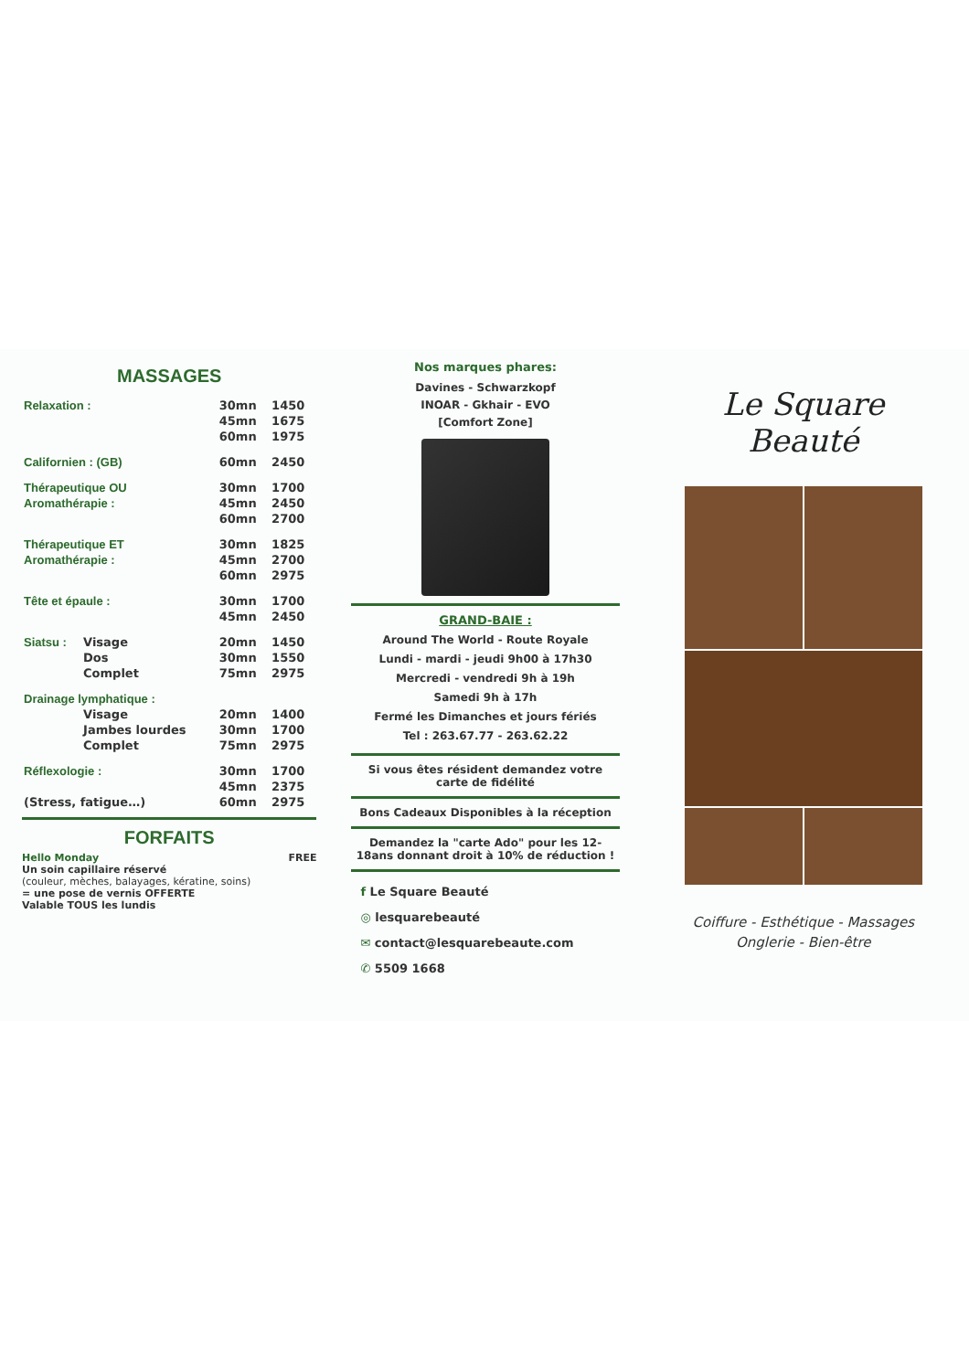MASSAGES
| Relaxation : | | 30mn | 1450 |
| | | 45mn | 1675 |
| | | 60mn | 1975 |
| Californien : (GB) | | 60mn | 2450 |
| Thérapeutique OU | | 30mn | 1700 |
| Aromathérapie : | | 45mn | 2450 |
| | | 60mn | 2700 |
| Thérapeutique ET | | 30mn | 1825 |
| Aromathérapie : | | 45mn | 2700 |
| | | 60mn | 2975 |
| Tête et épaule : | | 30mn | 1700 |
| | | 45mn | 2450 |
| Siatsu : | Visage | 20mn | 1450 |
| | Dos | 30mn | 1550 |
| | Complet | 75mn | 2975 |
| Drainage lymphatique : | | | |
| | Visage | 20mn | 1400 |
| | Jambes lourdes | 30mn | 1700 |
| | Complet | 75mn | 2975 |
| Réflexologie : | | 30mn | 1700 |
| | | 45mn | 2375 |
| (Stress, fatigue…) | | 60mn | 2975 |
FORFAITS
Hello Monday FREE
Un soin capillaire réservé
(couleur, mèches, balayages, kératine, soins)
= une pose de vernis OFFERTE
Valable TOUS les lundis
Nos marques phares:
Davines - Schwarzkopf
INOAR - Gkhair - EVO
[Comfort Zone]
GRAND-BAIE :
Around The World - Route Royale
Lundi - mardi - jeudi 9h00 à 17h30
Mercredi - vendredi 9h à 19h
Samedi 9h à 17h
Fermé les Dimanches et jours fériés
Tel : 263.67.77 - 263.62.22
Si vous êtes résident demandez votre carte de fidélité
Bons Cadeaux Disponibles à la réception
Demandez la "carte Ado" pour les 12-18ans donnant droit à 10% de réduction !
f Le Square Beauté
◎ lesquarebeauté
✉ contact@lesquarebeaute.com
✆ 5509 1668
Le Square
Beauté
Coiffure - Esthétique - Massages
Onglerie - Bien-être